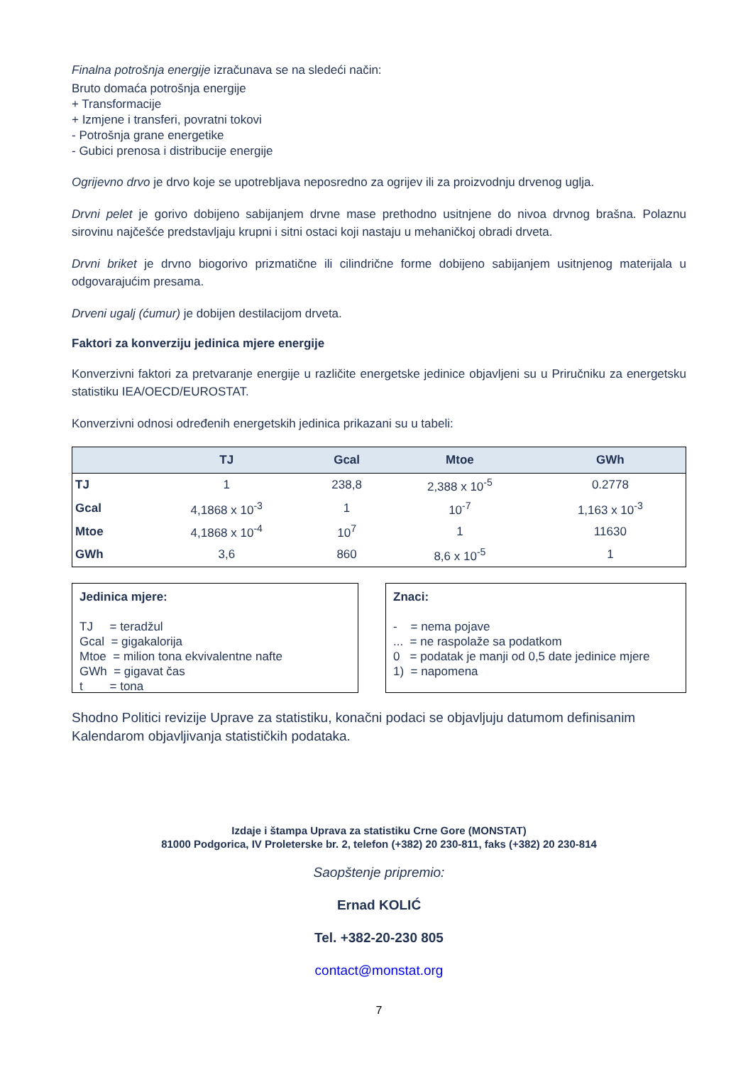Finalna potrošnja energije izračunava se na sledeći način:
Bruto domaća potrošnja energije
+ Transformacije
+ Izmjene i transferi, povratni tokovi
- Potrošnja grane energetike
- Gubici prenosa i distribucije energije
Ogrijevno drvo je drvo koje se upotrebljava neposredno za ogrijev ili za proizvodnju drvenog uglja.
Drvni pelet je gorivo dobijeno sabijanjem drvne mase prethodno usitnjene do nivoa drvnog brašna. Polaznu sirovinu najčešće predstavljaju krupni i sitni ostaci koji nastaju u mehaničkoj obradi drveta.
Drvni briket je drvno biogorivo prizmatične ili cilindrične forme dobijeno sabijanjem usitnjenog materijala u odgovarajućim presama.
Drveni ugalj (ćumur) je dobijen destilacijom drveta.
Faktori za konverziju jedinica mjere energije
Konverzivni faktori za pretvaranje energije u različite energetske jedinice objavljeni su u Priručniku za energetsku statistiku IEA/OECD/EUROSTAT.
Konverzivni odnosi određenih energetskih jedinica prikazani su u tabeli:
| | TJ | Gcal | Mtoe | GWh |
| --- | --- | --- | --- | --- |
| TJ | 1 | 238,8 | 2,388 x 10<sup>-5</sup> | 0.2778 |
| Gcal | 4,1868 x 10<sup>-3</sup> | 1 | 10<sup>-7</sup> | 1,163 x 10<sup>-3</sup> |
| Mtoe | 4,1868 x 10<sup>-4</sup> | 10<sup>7</sup> | 1 | 11630 |
| GWh | 3,6 | 860 | 8,6 x 10<sup>-5</sup> | 1 |
Jedinica mjere:
TJ = teradžul
Gcal = gigakalorija
Mtoe = milion tona ekvivalentne nafte
GWh = gigavat čas
t = tona
Znaci:
- = nema pojave
... = ne raspolaže sa podatkom
0 = podatak je manji od 0,5 date jedinice mjere
1) = napomena
Shodno Politici revizije Uprave za statistiku, konačni podaci se objavljuju datumom definisanim Kalendarom objavljivanja statističkih podataka.
Izdaje i štampa Uprava za statistiku Crne Gore (MONSTAT)
81000 Podgorica, IV Proleterske br. 2, telefon (+382) 20 230-811, faks (+382) 20 230-814
Saopštenje pripremio:
Ernad KOLIĆ
Tel. +382-20-230 805
contact@monstat.org
7